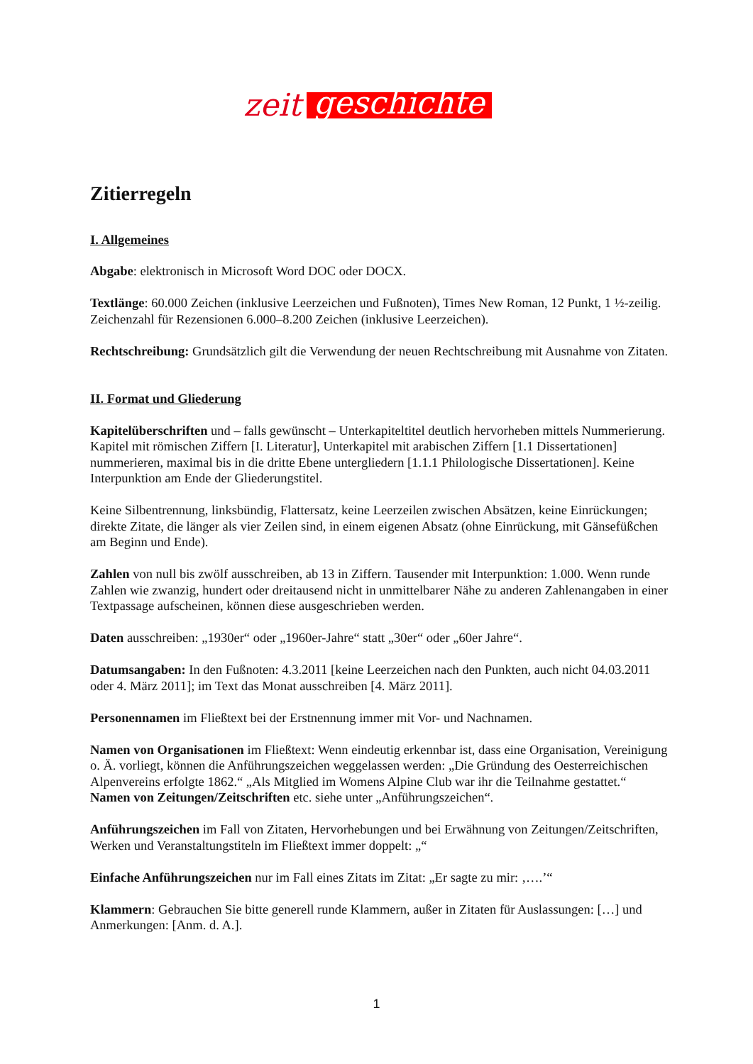zeit geschichte
Zitierregeln
I. Allgemeines
Abgabe: elektronisch in Microsoft Word DOC oder DOCX.
Textlänge: 60.000 Zeichen (inklusive Leerzeichen und Fußnoten), Times New Roman, 12 Punkt, 1 ½-zeilig. Zeichenzahl für Rezensionen 6.000–8.200 Zeichen (inklusive Leerzeichen).
Rechtschreibung: Grundsätzlich gilt die Verwendung der neuen Rechtschreibung mit Ausnahme von Zitaten.
II. Format und Gliederung
Kapitelüberschriften und – falls gewünscht – Unterkapiteltitel deutlich hervorheben mittels Nummerierung. Kapitel mit römischen Ziffern [I. Literatur], Unterkapitel mit arabischen Ziffern [1.1 Dissertationen] nummerieren, maximal bis in die dritte Ebene untergliedern [1.1.1 Philologische Dissertationen]. Keine Interpunktion am Ende der Gliederungstitel.
Keine Silbentrennung, linksbündig, Flattersatz, keine Leerzeilen zwischen Absätzen, keine Einrückungen; direkte Zitate, die länger als vier Zeilen sind, in einem eigenen Absatz (ohne Einrückung, mit Gänsefüßchen am Beginn und Ende).
Zahlen von null bis zwölf ausschreiben, ab 13 in Ziffern. Tausender mit Interpunktion: 1.000. Wenn runde Zahlen wie zwanzig, hundert oder dreitausend nicht in unmittelbarer Nähe zu anderen Zahlenangaben in einer Textpassage aufscheinen, können diese ausgeschrieben werden.
Daten ausschreiben: „1930er“ oder „1960er-Jahre“ statt „30er“ oder „60er Jahre“.
Datumsangaben: In den Fußnoten: 4.3.2011 [keine Leerzeichen nach den Punkten, auch nicht 04.03.2011 oder 4. März 2011]; im Text das Monat ausschreiben [4. März 2011].
Personennamen im Fließtext bei der Erstnennung immer mit Vor- und Nachnamen.
Namen von Organisationen im Fließtext: Wenn eindeutig erkennbar ist, dass eine Organisation, Vereinigung o. Ä. vorliegt, können die Anführungszeichen weggelassen werden: „Die Gründung des Oesterreichischen Alpenvereins erfolgte 1862.“ „Als Mitglied im Womens Alpine Club war ihr die Teilnahme gestattet.“ Namen von Zeitungen/Zeitschriften etc. siehe unter „Anführungszeichen“.
Anführungszeichen im Fall von Zitaten, Hervorhebungen und bei Erwähnung von Zeitungen/Zeitschriften, Werken und Veranstaltungstiteln im Fließtext immer doppelt: „“
Einfache Anführungszeichen nur im Fall eines Zitats im Zitat: „Er sagte zu mir: ‚….’“
Klammern: Gebrauchen Sie bitte generell runde Klammern, außer in Zitaten für Auslassungen: […] und Anmerkungen: [Anm. d. A.].
1